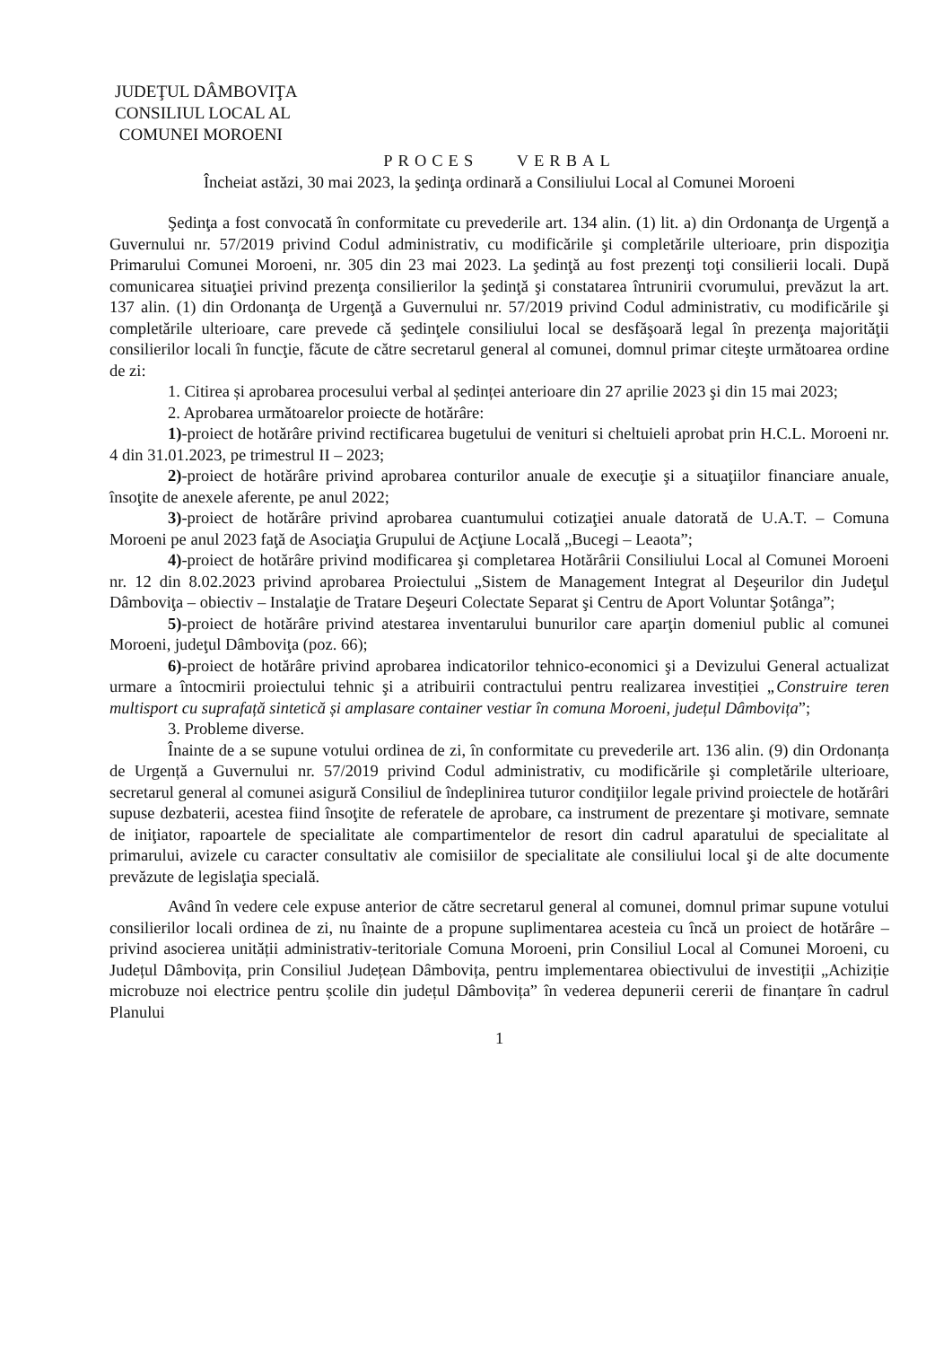JUDEŢUL DÂMBOVIŢA
CONSILIUL LOCAL AL
COMUNEI MOROENI
PROCES VERBAL
Încheiat astăzi, 30 mai 2023, la şedinţa ordinară a Consiliului Local al Comunei Moroeni
Şedinţa a fost convocată în conformitate cu prevederile art. 134 alin. (1) lit. a) din Ordonanţa de Urgenţă a Guvernului nr. 57/2019 privind Codul administrativ, cu modificările şi completările ulterioare, prin dispoziţia Primarului Comunei Moroeni, nr. 305 din 23 mai 2023. La şedinţă au fost prezenţi toţi consilierii locali. După comunicarea situaţiei privind prezenţa consilierilor la şedinţă şi constatarea întrunirii cvorumului, prevăzut la art. 137 alin. (1) din Ordonanţa de Urgenţă a Guvernului nr. 57/2019 privind Codul administrativ, cu modificările şi completările ulterioare, care prevede că şedinţele consiliului local se desfăşoară legal în prezenţa majorităţii consilierilor locali în funcţie, făcute de către secretarul general al comunei, domnul primar citeşte următoarea ordine de zi:
1. Citirea și aprobarea procesului verbal al ședinței anterioare din 27 aprilie 2023 şi din 15 mai 2023;
2. Aprobarea următoarelor proiecte de hotărâre:
1)-proiect de hotărâre privind rectificarea bugetului de venituri si cheltuieli aprobat prin H.C.L. Moroeni nr. 4 din 31.01.2023, pe trimestrul II – 2023;
2)-proiect de hotărâre privind aprobarea conturilor anuale de execuţie şi a situaţiilor financiare anuale, însoţite de anexele aferente, pe anul 2022;
3)-proiect de hotărâre privind aprobarea cuantumului cotizaţiei anuale datorată de U.A.T. – Comuna Moroeni pe anul 2023 faţă de Asociaţia Grupului de Acţiune Locală „Bucegi – Leaota”;
4)-proiect de hotărâre privind modificarea şi completarea Hotărârii Consiliului Local al Comunei Moroeni nr. 12 din 8.02.2023 privind aprobarea Proiectului „Sistem de Management Integrat al Deşeurilor din Judeţul Dâmboviţa – obiectiv – Instalaţie de Tratare Deşeuri Colectate Separat şi Centru de Aport Voluntar Şotânga”;
5)-proiect de hotărâre privind atestarea inventarului bunurilor care aparţin domeniul public al comunei Moroeni, judeţul Dâmboviţa (poz. 66);
6)-proiect de hotărâre privind aprobarea indicatorilor tehnico-economici şi a Devizului General actualizat urmare a întocmirii proiectului tehnic şi a atribuirii contractului pentru realizarea investiției „Construire teren multisport cu suprafață sintetică și amplasare container vestiar în comuna Moroeni, județul Dâmbovița”;
3. Probleme diverse.
Înainte de a se supune votului ordinea de zi, în conformitate cu prevederile art. 136 alin. (9) din Ordonanța de Urgență a Guvernului nr. 57/2019 privind Codul administrativ, cu modificările şi completările ulterioare, secretarul general al comunei asigură Consiliul de îndeplinirea tuturor condiţiilor legale privind proiectele de hotărâri supuse dezbaterii, acestea fiind însoţite de referatele de aprobare, ca instrument de prezentare şi motivare, semnate de iniţiator, rapoartele de specialitate ale compartimentelor de resort din cadrul aparatului de specialitate al primarului, avizele cu caracter consultativ ale comisiilor de specialitate ale consiliului local şi de alte documente prevăzute de legislaţia specială.
Având în vedere cele expuse anterior de către secretarul general al comunei, domnul primar supune votului consilierilor locali ordinea de zi, nu înainte de a propune suplimentarea acesteia cu încă un proiect de hotărâre – privind asocierea unității administrativ-teritoriale Comuna Moroeni, prin Consiliul Local al Comunei Moroeni, cu Județul Dâmbovița, prin Consiliul Județean Dâmbovița, pentru implementarea obiectivului de investiții „Achiziție microbuze noi electrice pentru școlile din județul Dâmbovița” în vederea depunerii cererii de finanțare în cadrul Planului
1